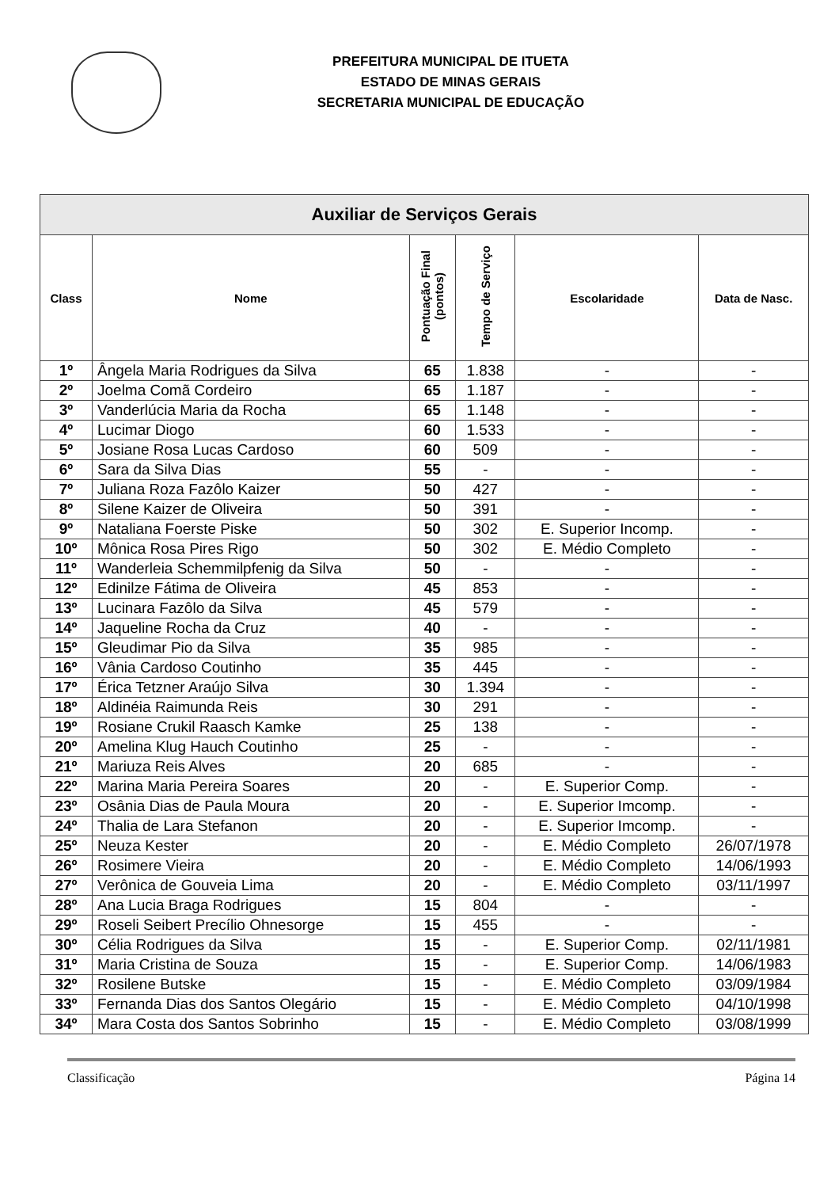PREFEITURA MUNICIPAL DE ITUETA
ESTADO DE MINAS GERAIS
SECRETARIA MUNICIPAL DE EDUCAÇÃO
| Auxiliar de Serviços Gerais | | | | | |
| --- | --- | --- | --- | --- | --- |
| Class | Nome | Pontuação Final (pontos) | Tempo de Serviço | Escolaridade | Data de Nasc. |
| 1º | Ângela Maria Rodrigues da Silva | 65 | 1.838 | - | - |
| 2º | Joelma Comã Cordeiro | 65 | 1.187 | - | - |
| 3º | Vanderlúcia Maria da Rocha | 65 | 1.148 | - | - |
| 4º | Lucimar Diogo | 60 | 1.533 | - | - |
| 5º | Josiane Rosa Lucas Cardoso | 60 | 509 | - | - |
| 6º | Sara da Silva Dias | 55 | - | - | - |
| 7º | Juliana Roza Fazôlo Kaizer | 50 | 427 | - | - |
| 8º | Silene Kaizer de Oliveira | 50 | 391 | - | - |
| 9º | Nataliana Foerste Piske | 50 | 302 | E. Superior Incomp. | - |
| 10º | Mônica Rosa Pires Rigo | 50 | 302 | E. Médio Completo | - |
| 11º | Wanderleia Schemmilpfenig da Silva | 50 | - | - | - |
| 12º | Edinilze Fátima de Oliveira | 45 | 853 | - | - |
| 13º | Lucinara Fazôlo da Silva | 45 | 579 | - | - |
| 14º | Jaqueline Rocha da Cruz | 40 | - | - | - |
| 15º | Gleudimar Pio da Silva | 35 | 985 | - | - |
| 16º | Vânia Cardoso Coutinho | 35 | 445 | - | - |
| 17º | Érica Tetzner Araújo Silva | 30 | 1.394 | - | - |
| 18º | Aldinéia Raimunda Reis | 30 | 291 | - | - |
| 19º | Rosiane Crukil Raasch Kamke | 25 | 138 | - | - |
| 20º | Amelina Klug Hauch Coutinho | 25 | - | - | - |
| 21º | Mariuza Reis Alves | 20 | 685 | - | - |
| 22º | Marina Maria Pereira Soares | 20 | - | E. Superior Comp. | - |
| 23º | Osânia Dias de Paula Moura | 20 | - | E. Superior Imcomp. | - |
| 24º | Thalia de Lara Stefanon | 20 | - | E. Superior Imcomp. | - |
| 25º | Neuza Kester | 20 | - | E. Médio Completo | 26/07/1978 |
| 26º | Rosimere Vieira | 20 | - | E. Médio Completo | 14/06/1993 |
| 27º | Verônica de Gouveia Lima | 20 | - | E. Médio Completo | 03/11/1997 |
| 28º | Ana Lucia Braga Rodrigues | 15 | 804 | - | - |
| 29º | Roseli Seibert Precílio Ohnesorge | 15 | 455 | - | - |
| 30º | Célia Rodrigues da Silva | 15 | - | E. Superior Comp. | 02/11/1981 |
| 31º | Maria Cristina de Souza | 15 | - | E. Superior Comp. | 14/06/1983 |
| 32º | Rosilene Butske | 15 | - | E. Médio Completo | 03/09/1984 |
| 33º | Fernanda Dias dos Santos Olegário | 15 | - | E. Médio Completo | 04/10/1998 |
| 34º | Mara Costa dos Santos Sobrinho | 15 | - | E. Médio Completo | 03/08/1999 |
Classificação Página 14